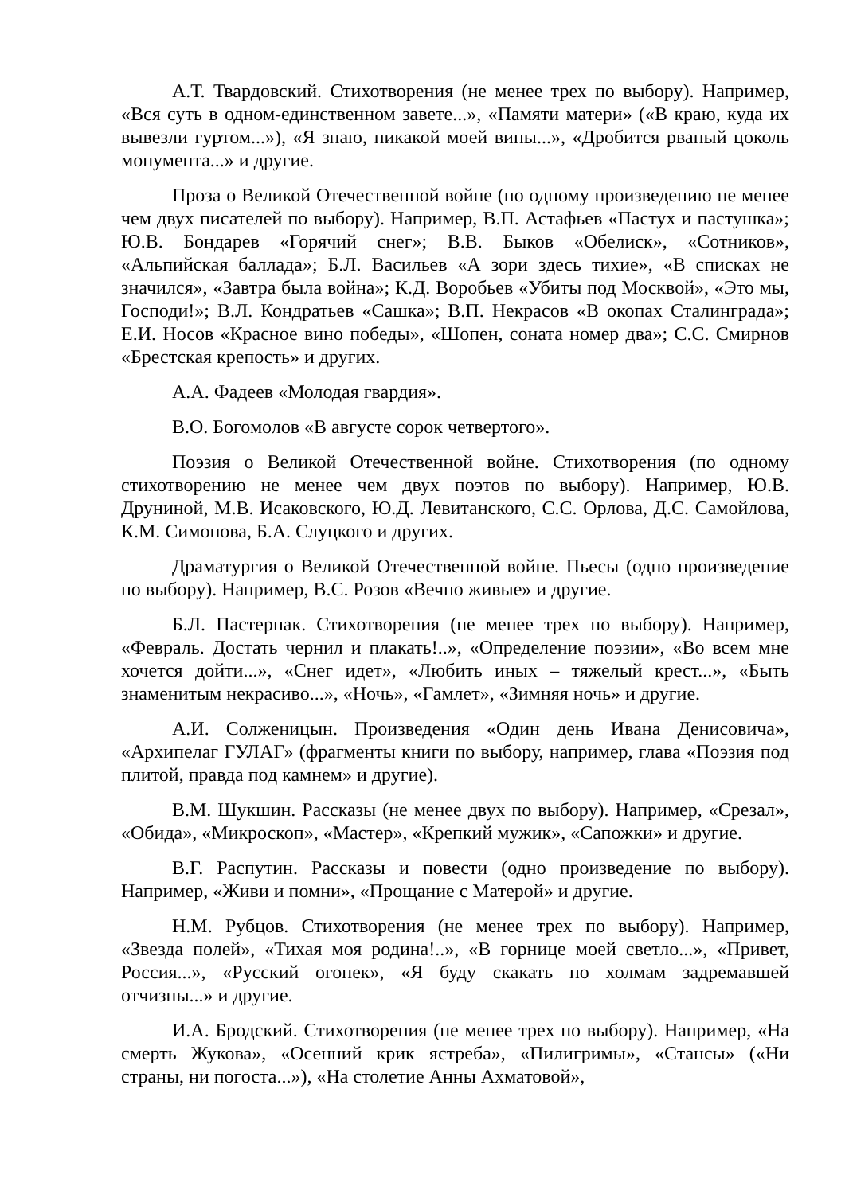А.Т. Твардовский. Стихотворения (не менее трех по выбору). Например, «Вся суть в одном-единственном завете...», «Памяти матери» («В краю, куда их вывезли гуртом...»), «Я знаю, никакой моей вины...», «Дробится рваный цоколь монумента...» и другие.
Проза о Великой Отечественной войне (по одному произведению не менее чем двух писателей по выбору). Например, В.П. Астафьев «Пастух и пастушка»; Ю.В. Бондарев «Горячий снег»; В.В. Быков «Обелиск», «Сотников», «Альпийская баллада»; Б.Л. Васильев «А зори здесь тихие», «В списках не значился», «Завтра была война»; К.Д. Воробьев «Убиты под Москвой», «Это мы, Господи!»; В.Л. Кондратьев «Сашка»; В.П. Некрасов «В окопах Сталинграда»; Е.И. Носов «Красное вино победы», «Шопен, соната номер два»; С.С. Смирнов «Брестская крепость» и других.
А.А. Фадеев «Молодая гвардия».
В.О. Богомолов «В августе сорок четвертого».
Поэзия о Великой Отечественной войне. Стихотворения (по одному стихотворению не менее чем двух поэтов по выбору). Например, Ю.В. Друниной, М.В. Исаковского, Ю.Д. Левитанского, С.С. Орлова, Д.С. Самойлова, К.М. Симонова, Б.А. Слуцкого и других.
Драматургия о Великой Отечественной войне. Пьесы (одно произведение по выбору). Например, В.С. Розов «Вечно живые» и другие.
Б.Л. Пастернак. Стихотворения (не менее трех по выбору). Например, «Февраль. Достать чернил и плакать!..», «Определение поэзии», «Во всем мне хочется дойти...», «Снег идет», «Любить иных – тяжелый крест...», «Быть знаменитым некрасиво...», «Ночь», «Гамлет», «Зимняя ночь» и другие.
А.И. Солженицын. Произведения «Один день Ивана Денисовича», «Архипелаг ГУЛАГ» (фрагменты книги по выбору, например, глава «Поэзия под плитой, правда под камнем» и другие).
В.М. Шукшин. Рассказы (не менее двух по выбору). Например, «Срезал», «Обида», «Микроскоп», «Мастер», «Крепкий мужик», «Сапожки» и другие.
В.Г. Распутин. Рассказы и повести (одно произведение по выбору). Например, «Живи и помни», «Прощание с Матерой» и другие.
Н.М. Рубцов. Стихотворения (не менее трех по выбору). Например, «Звезда полей», «Тихая моя родина!..», «В горнице моей светло...», «Привет, Россия...», «Русский огонек», «Я буду скакать по холмам задремавшей отчизны...» и другие.
И.А. Бродский. Стихотворения (не менее трех по выбору). Например, «На смерть Жукова», «Осенний крик ястреба», «Пилигримы», «Стансы» («Ни страны, ни погоста...»), «На столетие Анны Ахматовой»,